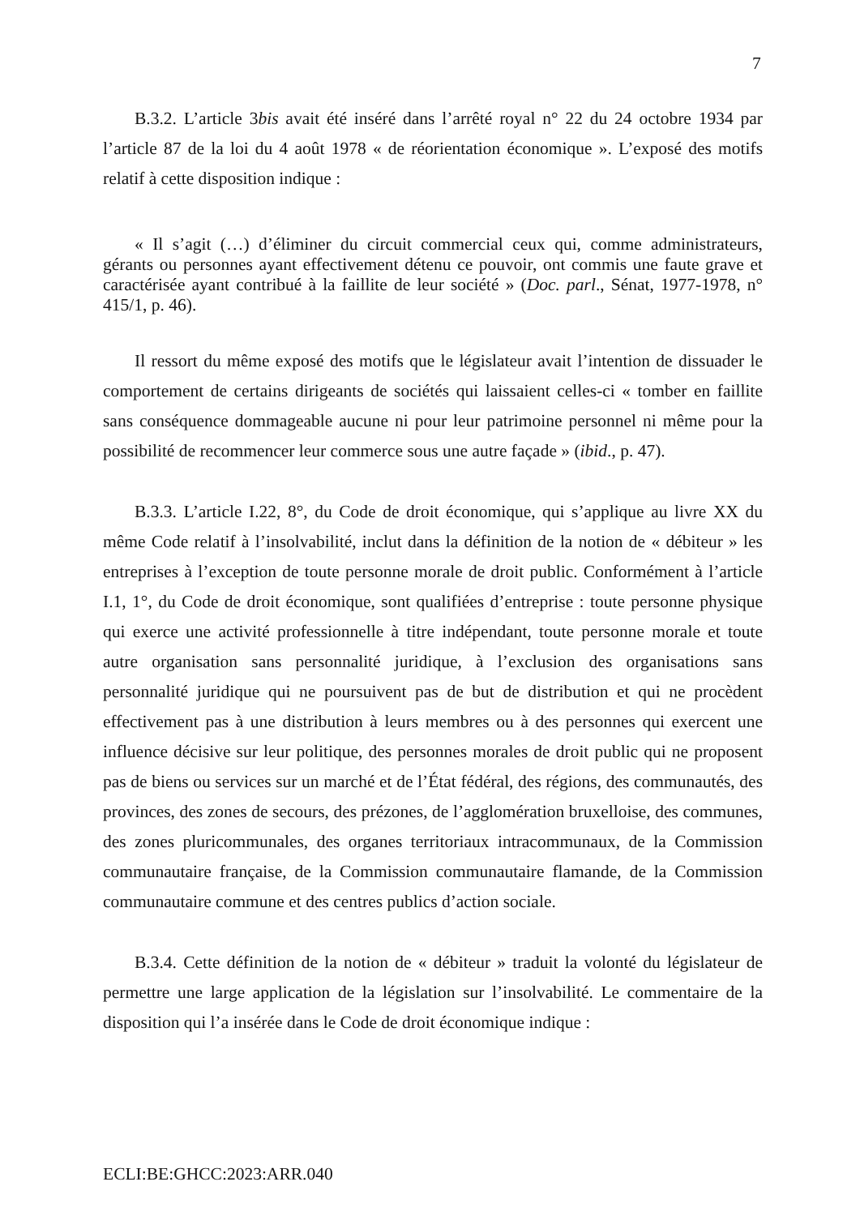7
B.3.2. L’article 3bis avait été inséré dans l’arrêté royal n° 22 du 24 octobre 1934 par l’article 87 de la loi du 4 août 1978 « de réorientation économique ». L’exposé des motifs relatif à cette disposition indique :
« Il s’agit (…) d’éliminer du circuit commercial ceux qui, comme administrateurs, gérants ou personnes ayant effectivement détenu ce pouvoir, ont commis une faute grave et caractérisée ayant contribué à la faillite de leur société » (Doc. parl., Sénat, 1977-1978, n° 415/1, p. 46).
Il ressort du même exposé des motifs que le législateur avait l’intention de dissuader le comportement de certains dirigeants de sociétés qui laissaient celles-ci « tomber en faillite sans conséquence dommageable aucune ni pour leur patrimoine personnel ni même pour la possibilité de recommencer leur commerce sous une autre façade » (ibid., p. 47).
B.3.3. L’article I.22, 8°, du Code de droit économique, qui s’applique au livre XX du même Code relatif à l’insolvabilité, inclut dans la définition de la notion de « débiteur » les entreprises à l’exception de toute personne morale de droit public. Conformément à l’article I.1, 1°, du Code de droit économique, sont qualifiées d’entreprise : toute personne physique qui exerce une activité professionnelle à titre indépendant, toute personne morale et toute autre organisation sans personnalité juridique, à l’exclusion des organisations sans personnalité juridique qui ne poursuivent pas de but de distribution et qui ne procèdent effectivement pas à une distribution à leurs membres ou à des personnes qui exercent une influence décisive sur leur politique, des personnes morales de droit public qui ne proposent pas de biens ou services sur un marché et de l’État fédéral, des régions, des communautés, des provinces, des zones de secours, des prézones, de l’agglomération bruxelloise, des communes, des zones pluricommunales, des organes territoriaux intracommunaux, de la Commission communautaire française, de la Commission communautaire flamande, de la Commission communautaire commune et des centres publics d’action sociale.
B.3.4. Cette définition de la notion de « débiteur » traduit la volonté du législateur de permettre une large application de la législation sur l’insolvabilité. Le commentaire de la disposition qui l’a insérée dans le Code de droit économique indique :
ECLI:BE:GHCC:2023:ARR.040